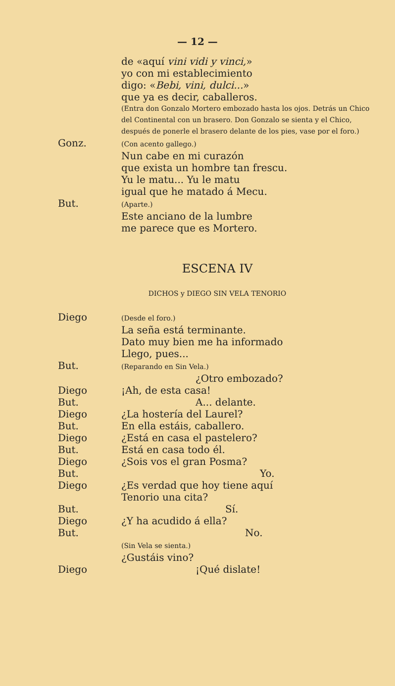— 12 —
de «aquí vini vidi y vinci,»
yo con mi establecimiento
digo: «Bebi, vini, dulci...»
que ya es decir, caballeros.
(Entra don Gonzalo Mortero embozado hasta los ojos. Detrás un Chico del Continental con un brasero. Don Gonzalo se sienta y el Chico, después de ponerle el brasero delante de los pies, vase por el foro.)
Gonz.
(Con acento gallego.)
Nun cabe en mi curazón
que exista un hombre tan frescu.
Yu le matu... Yu le matu
igual que he matado á Mecu.
But.
(Aparte.)
Este anciano de la lumbre
me parece que es Mortero.
ESCENA IV
DICHOS y DIEGO SIN VELA TENORIO
Diego
(Desde el foro.)
La seña está terminante.
Dato muy bien me ha informado
Llego, pues...
But.
(Reparando en Sin Vela.)
¿Otro embozado?
Diego ¡Ah, de esta casa!
But. A... delante.
Diego ¿La hostería del Laurel?
But. En ella estáis, caballero.
Diego ¿Está en casa el pastelero?
But. Está en casa todo él.
Diego ¿Sois vos el gran Posma?
But. Yo.
Diego ¿Es verdad que hoy tiene aquí
Tenorio una cita?
But. Sí.
Diego ¿Y ha acudido á ella?
But. No.
(Sin Vela se sienta.)
¿Gustáis vino?
Diego ¡Qué dislate!